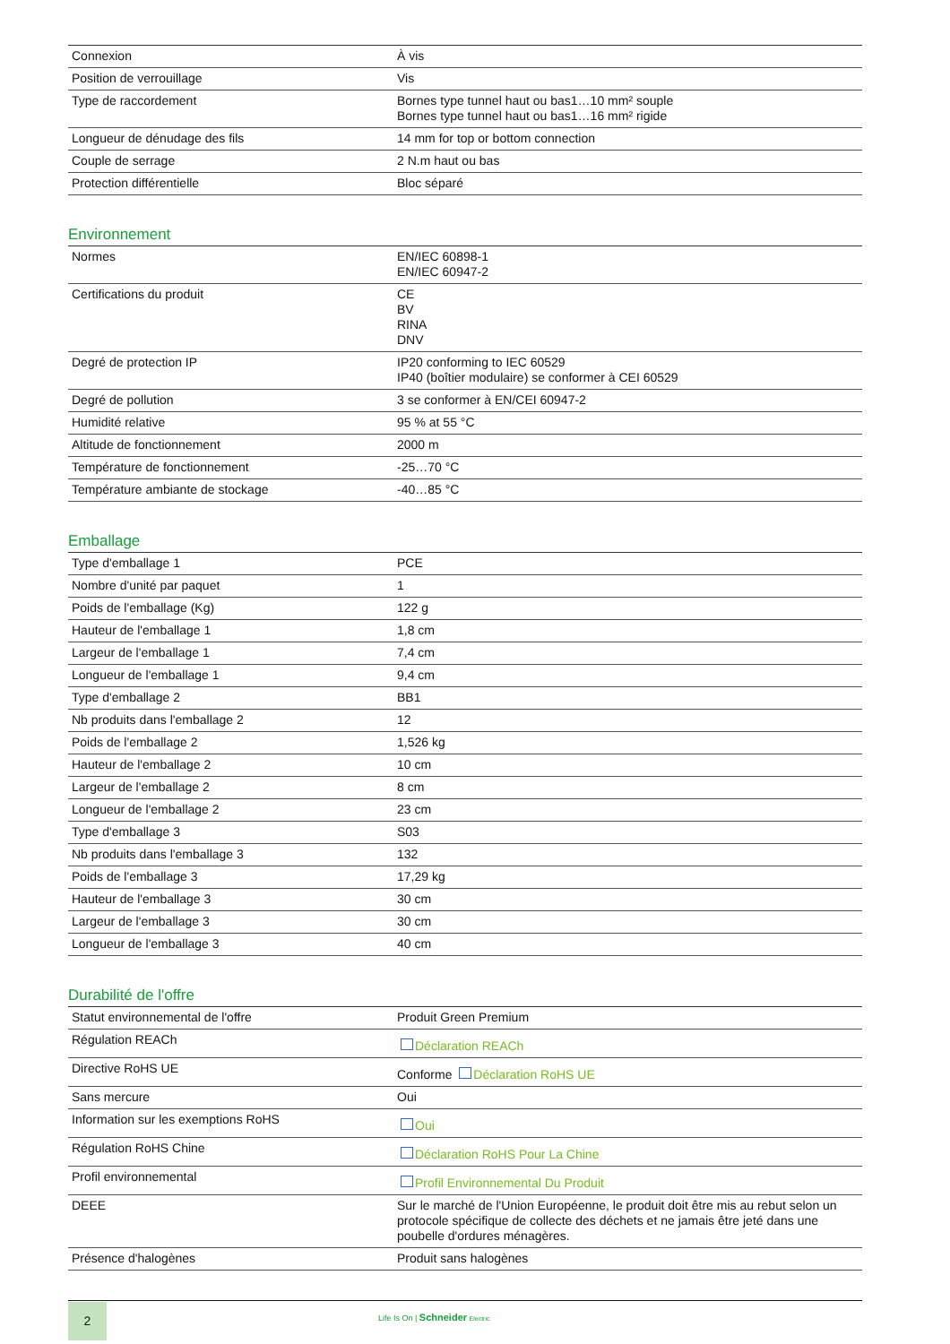| Connexion | À vis |
| Position de verrouillage | Vis |
| Type de raccordement | Bornes type tunnel haut ou bas1…10 mm² souple Bornes type tunnel haut ou bas1…16 mm² rigide |
| Longueur de dénudage des fils | 14 mm for top or bottom connection |
| Couple de serrage | 2 N.m haut ou bas |
| Protection différentielle | Bloc séparé |
Environnement
| Normes | EN/IEC 60898-1 EN/IEC 60947-2 |
| Certifications du produit | CE BV RINA DNV |
| Degré de protection IP | IP20 conforming to IEC 60529 IP40 (boîtier modulaire) se conformer à CEI 60529 |
| Degré de pollution | 3 se conformer à EN/CEI 60947-2 |
| Humidité relative | 95 % at 55 °C |
| Altitude de fonctionnement | 2000 m |
| Température de fonctionnement | -25…70 °C |
| Température ambiante de stockage | -40…85 °C |
Emballage
| Type d'emballage 1 | PCE |
| Nombre d'unité par paquet | 1 |
| Poids de l'emballage (Kg) | 122 g |
| Hauteur de l'emballage 1 | 1,8 cm |
| Largeur de l'emballage 1 | 7,4 cm |
| Longueur de l'emballage 1 | 9,4 cm |
| Type d'emballage 2 | BB1 |
| Nb produits dans l'emballage 2 | 12 |
| Poids de l'emballage 2 | 1,526 kg |
| Hauteur de l'emballage 2 | 10 cm |
| Largeur de l'emballage 2 | 8 cm |
| Longueur de l'emballage 2 | 23 cm |
| Type d'emballage 3 | S03 |
| Nb produits dans l'emballage 3 | 132 |
| Poids de l'emballage 3 | 17,29 kg |
| Hauteur de l'emballage 3 | 30 cm |
| Largeur de l'emballage 3 | 30 cm |
| Longueur de l'emballage 3 | 40 cm |
Durabilité de l'offre
| Statut environnemental de l'offre | Produit Green Premium |
| Régulation REACh | Déclaration REACh |
| Directive RoHS UE | Conforme Déclaration RoHS UE |
| Sans mercure | Oui |
| Information sur les exemptions RoHS | Oui |
| Régulation RoHS Chine | Déclaration RoHS Pour La Chine |
| Profil environnemental | Profil Environnemental Du Produit |
| DEEE | Sur le marché de l'Union Européenne, le produit doit être mis au rebut selon un protocole spécifique de collecte des déchets et ne jamais être jeté dans une poubelle d'ordures ménagères. |
| Présence d'halogènes | Produit sans halogènes |
2
Life Is On | Schneider Electric